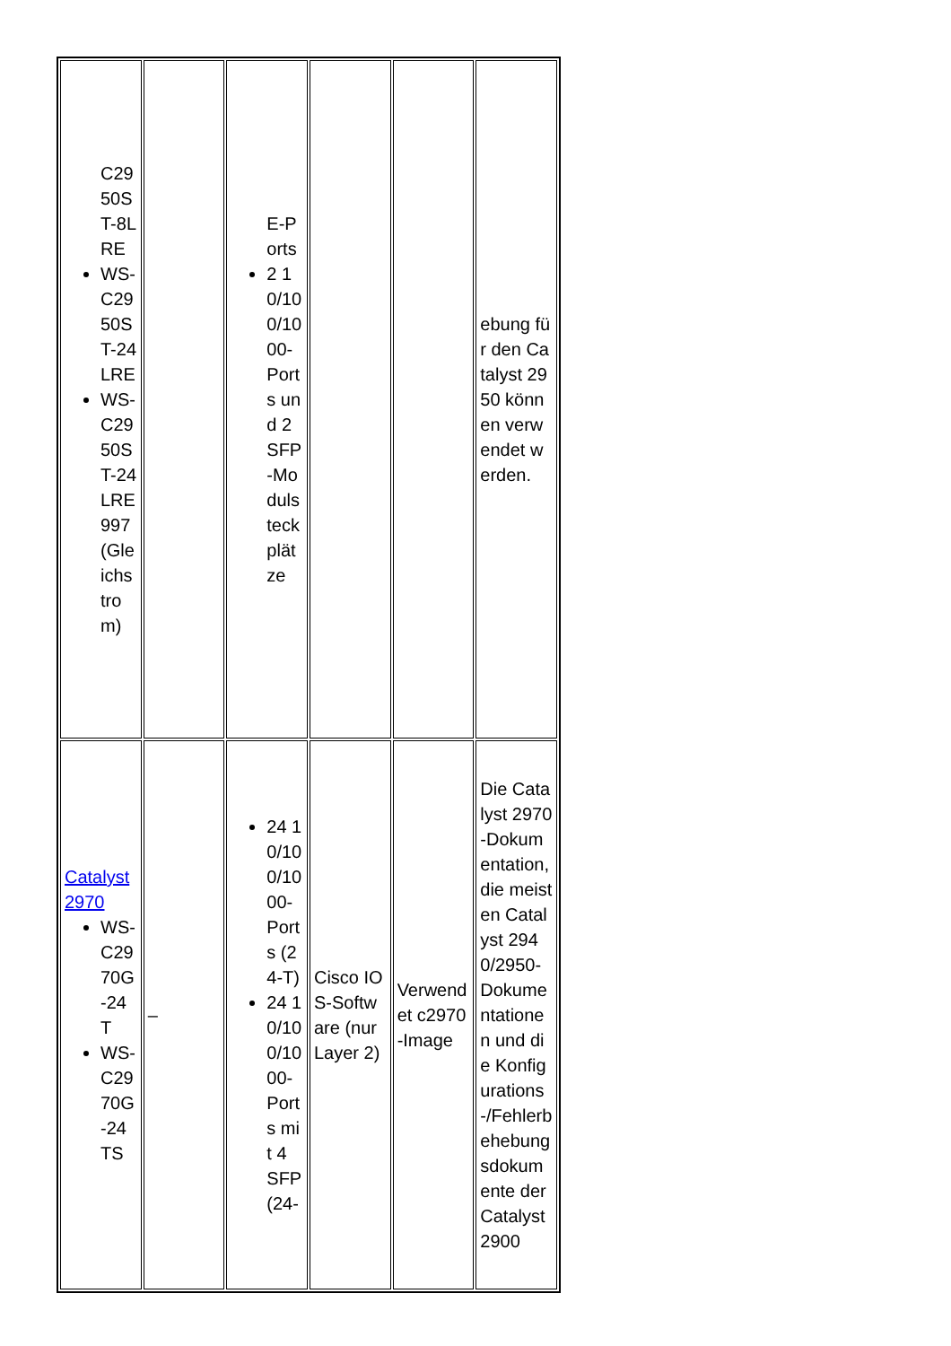| C2950ST-8LRE WS-C2950ST-24LRE WS-C2950ST-24LRE 997 (Gleichstrom) | | E-Ports 2 10/100/1000-Ports und 2 SFP-Modulsteckplätze | | | ebung für den Catalyst 2950 können verwendet werden. |
| Catalyst 2970 WS-C2970G-24T WS-C2970G-24TS | – | 24 10/100/1000-Ports (24-T) 24 10/100/1000-Ports mit 4 SFP (24- | Cisco IOS-Software (nur Layer 2) | Verwendet c2970-Image | Die Catalyst 2970-Dokumentation, die meisten Catalyst 2940/2950-Dokumentationen und die Konfigurations-/Fehlerbehebungsdokumente der Catalyst 2900 |